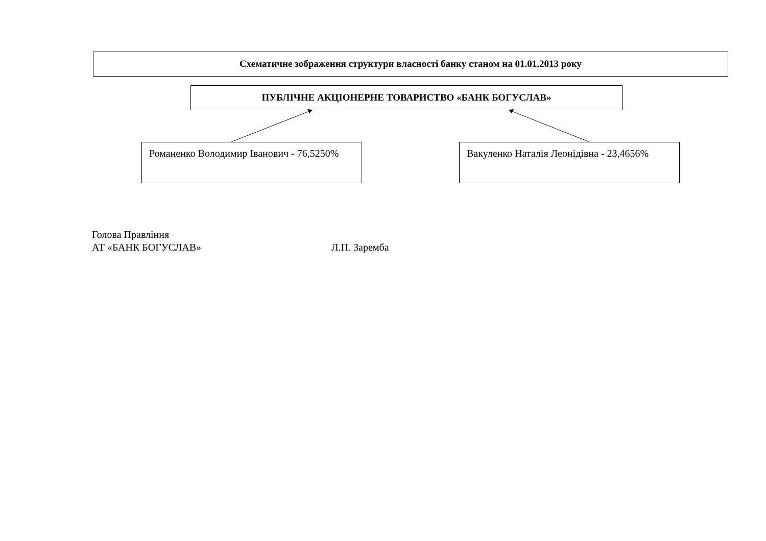Схематичне зображення структури власності банку станом на 01.01.2013 року
ПУБЛІЧНЕ АКЦІОНЕРНЕ ТОВАРИСТВО «БАНК БОГУСЛАВ»
Романенко Володимир Іванович - 76,5250%
Вакуленко Наталія Леонідівна - 23,4656%
Голова Правління
АТ «БАНК БОГУСЛАВ» Л.П. Заремба